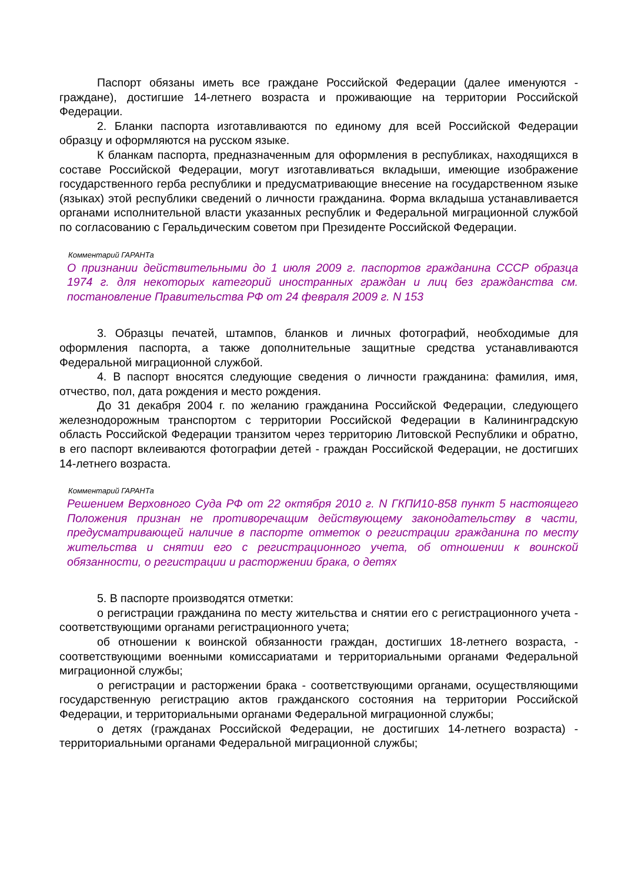Паспорт обязаны иметь все граждане Российской Федерации (далее именуются - граждане), достигшие 14-летнего возраста и проживающие на территории Российской Федерации.
2. Бланки паспорта изготавливаются по единому для всей Российской Федерации образцу и оформляются на русском языке.
К бланкам паспорта, предназначенным для оформления в республиках, находящихся в составе Российской Федерации, могут изготавливаться вкладыши, имеющие изображение государственного герба республики и предусматривающие внесение на государственном языке (языках) этой республики сведений о личности гражданина. Форма вкладыша устанавливается органами исполнительной власти указанных республик и Федеральной миграционной службой по согласованию с Геральдическим советом при Президенте Российской Федерации.
Комментарий ГАРАНТа
О признании действительными до 1 июля 2009 г. паспортов гражданина СССР образца 1974 г. для некоторых категорий иностранных граждан и лиц без гражданства см. постановление Правительства РФ от 24 февраля 2009 г. N 153
3. Образцы печатей, штампов, бланков и личных фотографий, необходимые для оформления паспорта, а также дополнительные защитные средства устанавливаются Федеральной миграционной службой.
4. В паспорт вносятся следующие сведения о личности гражданина: фамилия, имя, отчество, пол, дата рождения и место рождения.
До 31 декабря 2004 г. по желанию гражданина Российской Федерации, следующего железнодорожным транспортом с территории Российской Федерации в Калининградскую область Российской Федерации транзитом через территорию Литовской Республики и обратно, в его паспорт вклеиваются фотографии детей - граждан Российской Федерации, не достигших 14-летнего возраста.
Комментарий ГАРАНТа
Решением Верховного Суда РФ от 22 октября 2010 г. N ГКПИ10-858 пункт 5 настоящего Положения признан не противоречащим действующему законодательству в части, предусматривающей наличие в паспорте отметок о регистрации гражданина по месту жительства и снятии его с регистрационного учета, об отношении к воинской обязанности, о регистрации и расторжении брака, о детях
5. В паспорте производятся отметки:
о регистрации гражданина по месту жительства и снятии его с регистрационного учета - соответствующими органами регистрационного учета;
об отношении к воинской обязанности граждан, достигших 18-летнего возраста, - соответствующими военными комиссариатами и территориальными органами Федеральной миграционной службы;
о регистрации и расторжении брака - соответствующими органами, осуществляющими государственную регистрацию актов гражданского состояния на территории Российской Федерации, и территориальными органами Федеральной миграционной службы;
о детях (гражданах Российской Федерации, не достигших 14-летнего возраста) - территориальными органами Федеральной миграционной службы;